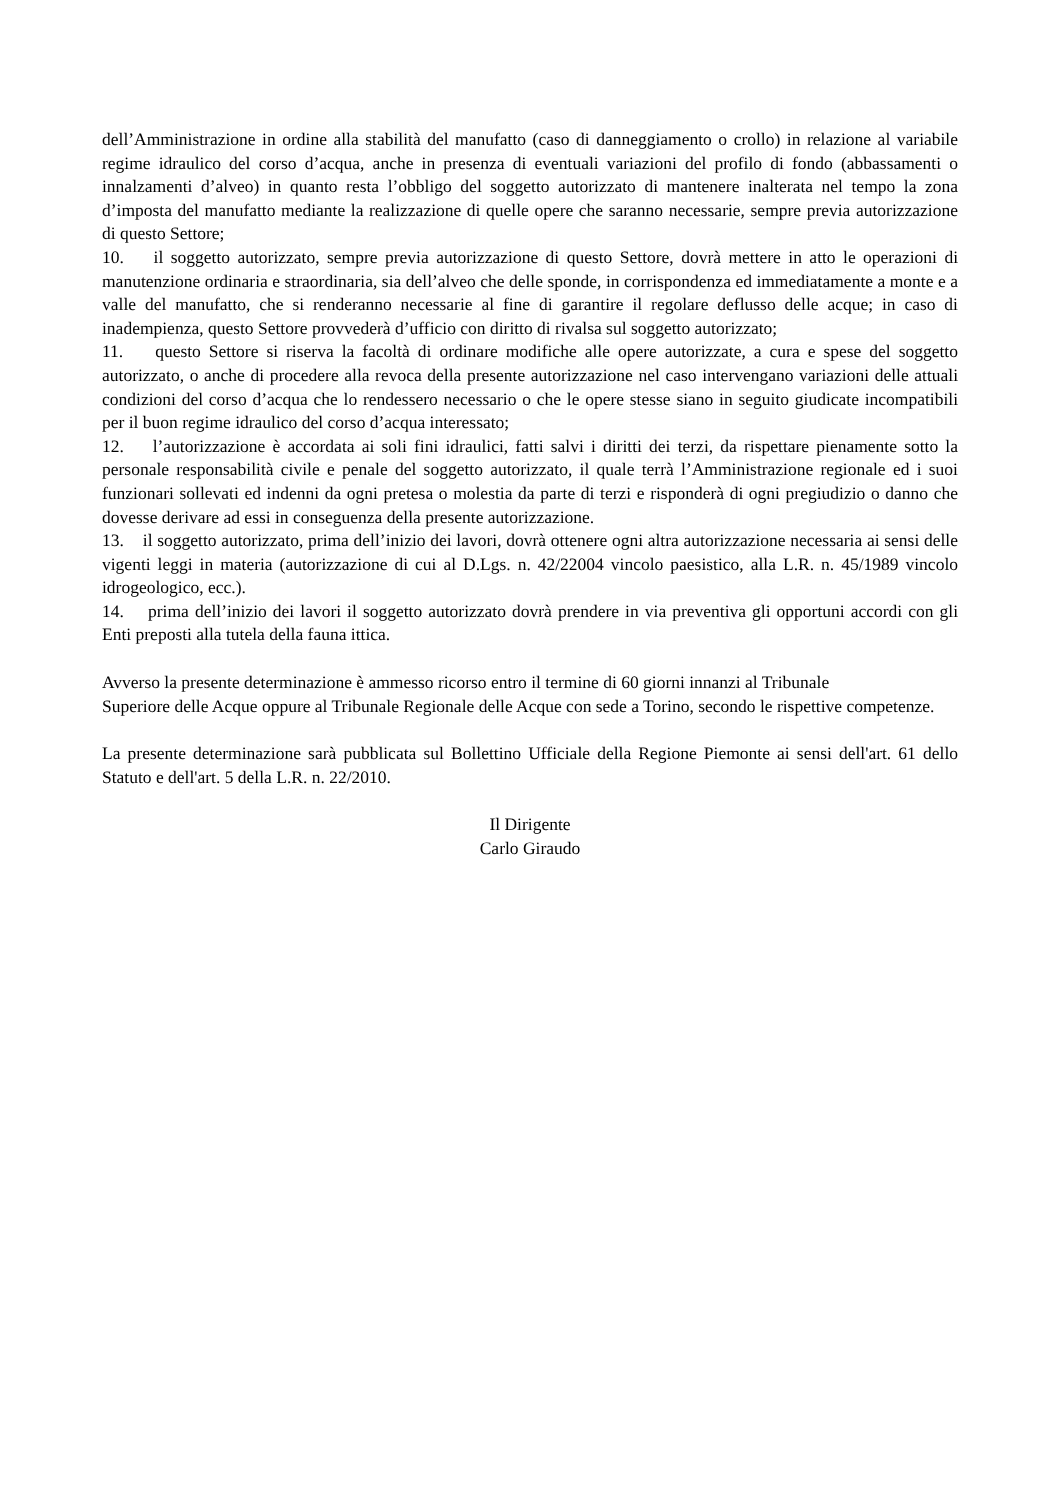dell’Amministrazione in ordine alla stabilità del manufatto (caso di danneggiamento o crollo) in relazione al variabile regime idraulico del corso d’acqua, anche in presenza di eventuali variazioni del profilo di fondo (abbassamenti o innalzamenti d’alveo) in quanto resta l’obbligo del soggetto autorizzato di mantenere inalterata nel tempo la zona d’imposta del manufatto mediante la realizzazione di quelle opere che saranno necessarie, sempre previa autorizzazione di questo Settore;
10. il soggetto autorizzato, sempre previa autorizzazione di questo Settore, dovrà mettere in atto le operazioni di manutenzione ordinaria e straordinaria, sia dell’alveo che delle sponde, in corrispondenza ed immediatamente a monte e a valle del manufatto, che si renderanno necessarie al fine di garantire il regolare deflusso delle acque; in caso di inadempienza, questo Settore provvederà d’ufficio con diritto di rivalsa sul soggetto autorizzato;
11. questo Settore si riserva la facoltà di ordinare modifiche alle opere autorizzate, a cura e spese del soggetto autorizzato, o anche di procedere alla revoca della presente autorizzazione nel caso intervengano variazioni delle attuali condizioni del corso d’acqua che lo rendessero necessario o che le opere stesse siano in seguito giudicate incompatibili per il buon regime idraulico del corso d’acqua interessato;
12. l’autorizzazione è accordata ai soli fini idraulici, fatti salvi i diritti dei terzi, da rispettare pienamente sotto la personale responsabilità civile e penale del soggetto autorizzato, il quale terrà l’Amministrazione regionale ed i suoi funzionari sollevati ed indenni da ogni pretesa o molestia da parte di terzi e risponderà di ogni pregiudizio o danno che dovesse derivare ad essi in conseguenza della presente autorizzazione.
13. il soggetto autorizzato, prima dell’inizio dei lavori, dovrà ottenere ogni altra autorizzazione necessaria ai sensi delle vigenti leggi in materia (autorizzazione di cui al D.Lgs. n. 42/22004 vincolo paesistico, alla L.R. n. 45/1989 vincolo idrogeologico, ecc.).
14. prima dell’inizio dei lavori il soggetto autorizzato dovrà prendere in via preventiva gli opportuni accordi con gli Enti preposti alla tutela della fauna ittica.
Avverso la presente determinazione è ammesso ricorso entro il termine di 60 giorni innanzi al Tribunale
Superiore delle Acque oppure al Tribunale Regionale delle Acque con sede a Torino, secondo le rispettive competenze.
La presente determinazione sarà pubblicata sul Bollettino Ufficiale della Regione Piemonte ai sensi dell'art. 61 dello Statuto e dell'art. 5 della L.R. n. 22/2010.
Il Dirigente
Carlo Giraudo